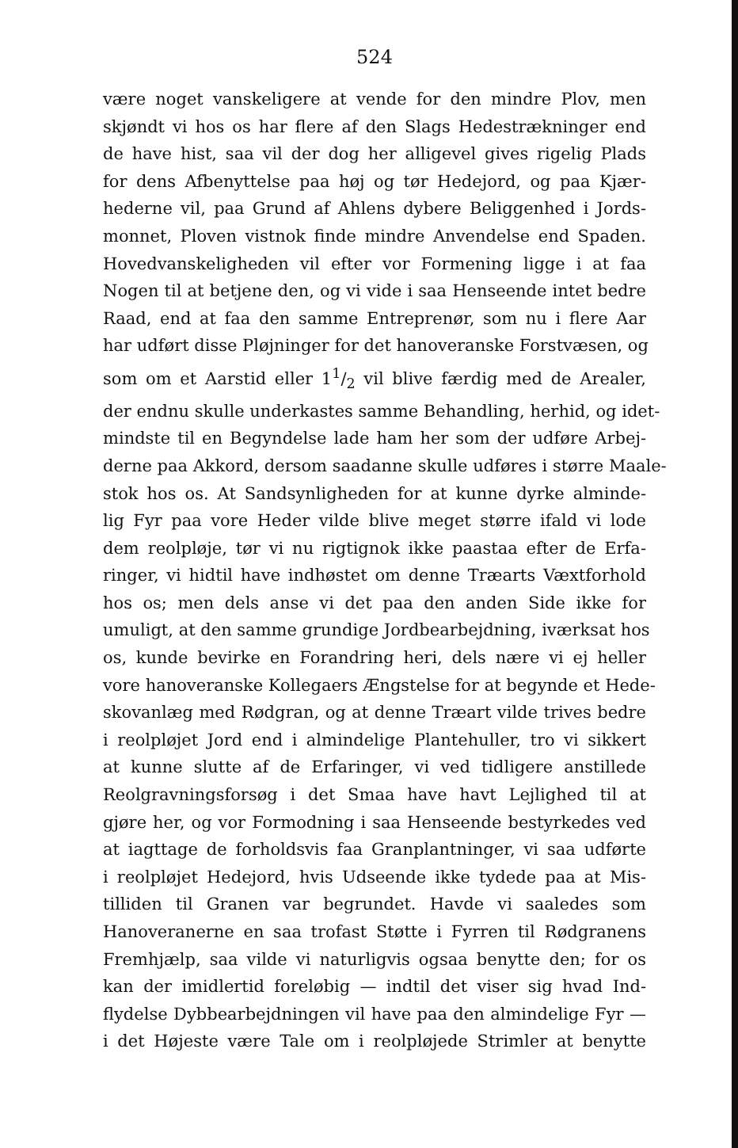524
være noget vanskeligere at vende for den mindre Plov, men
skjøndt vi hos os har flere af den Slags Hedestrækninger end
de have hist, saa vil der dog her alligevel gives rigelig Plads
for dens Afbenyttelse paa høj og tør Hedejord, og paa Kjær-
hederne vil, paa Grund af Ahlens dybere Beliggenhed i Jords-
monnet, Ploven vistnok finde mindre Anvendelse end Spaden.
Hovedvanskeligheden vil efter vor Formening ligge i at faa
Nogen til at betjene den, og vi vide i saa Henseende intet bedre
Raad, end at faa den samme Entreprenør, som nu i flere Aar
har udført disse Pløjninger for det hanoveranske Forstvæsen, og
som om et Aarstid eller 11/2 vil blive færdig med de Arealer,
der endnu skulle underkastes samme Behandling, herhid, og idet-
mindste til en Begyndelse lade ham her som der udføre Arbej-
derne paa Akkord, dersom saadanne skulle udføres i større Maale-
stok hos os. At Sandsynligheden for at kunne dyrke alminde-
lig Fyr paa vore Heder vilde blive meget større ifald vi lode
dem reolpløje, tør vi nu rigtignok ikke paastaa efter de Erfa-
ringer, vi hidtil have indhøstet om denne Træarts Væxtforhold
hos os; men dels anse vi det paa den anden Side ikke for
umuligt, at den samme grundige Jordbearbejdning, iværksat hos
os, kunde bevirke en Forandring heri, dels nære vi ej heller
vore hanoveranske Kollegaers Ængstelse for at begynde et Hede-
skovanlæg med Rødgran, og at denne Træart vilde trives bedre
i reolpløjet Jord end i almindelige Plantehuller, tro vi sikkert
at kunne slutte af de Erfaringer, vi ved tidligere anstillede
Reolgravningsforsøg i det Smaa have havt Lejlighed til at
gjøre her, og vor Formodning i saa Henseende bestyrkedes ved
at iagttage de forholdsvis faa Granplantninger, vi saa udførte
i reolpløjet Hedejord, hvis Udseende ikke tydede paa at Mis-
tilliden til Granen var begrundet. Havde vi saaledes som
Hanoveranerne en saa trofast Støtte i Fyrren til Rødgranens
Fremhjælp, saa vilde vi naturligvis ogsaa benytte den; for os
kan der imidlertid foreløbig — indtil det viser sig hvad Ind-
flydelse Dybbearbejdningen vil have paa den almindelige Fyr —
i det Højeste være Tale om i reolpløjede Strimler at benytte